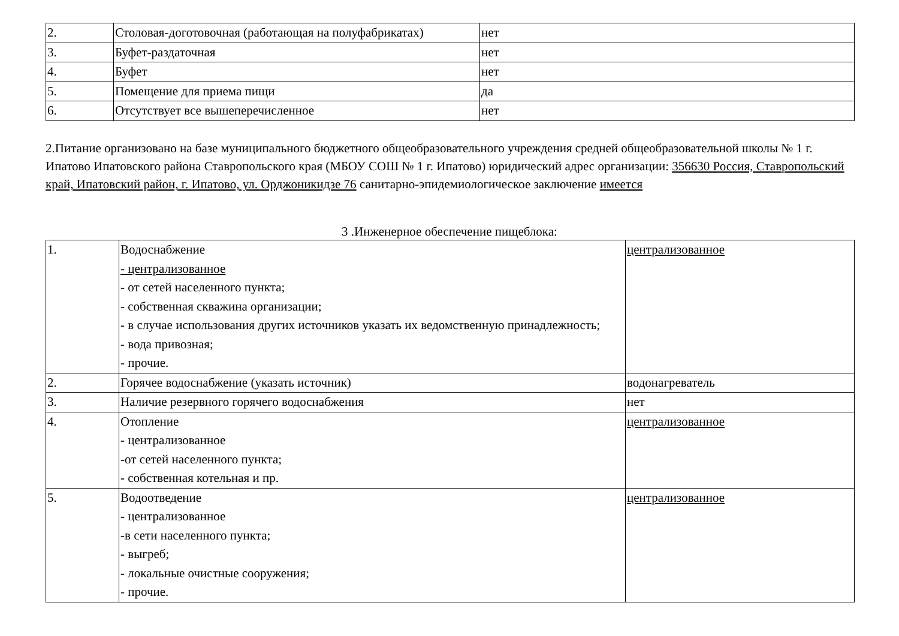| 2. | Столовая-доготовочная (работающая на полуфабрикатах) | нет |
| 3. | Буфет-раздаточная | нет |
| 4. | Буфет | нет |
| 5. | Помещение для приема пищи | да |
| 6. | Отсутствует все вышеперечисленное | нет |
2.Питание организовано на базе муниципального бюджетного общеобразовательного учреждения средней общеобразовательной школы № 1 г. Ипатово Ипатовского района Ставропольского края (МБОУ СОШ № 1 г. Ипатово) юридический адрес организации: 356630 Россия, Ставропольский край, Ипатовский район, г. Ипатово, ул. Орджоникидзе 76 санитарно-эпидемиологическое заключение имеется
3 .Инженерное обеспечение пищеблока:
| 1. | Водоснабжение - централизованное - от сетей населенного пункта; - собственная скважина организации; - в случае использования других источников указать их ведомственную принадлежность; - вода привозная; - прочие. | централизованное |
| 2. | Горячее водоснабжение (указать источник) | водонагреватель |
| 3. | Наличие резервного горячего водоснабжения | нет |
| 4. | Отопление - централизованное -от сетей населенного пункта; - собственная котельная и пр. | централизованное |
| 5. | Водоотведение - централизованное -в сети населенного пункта; - выгреб; - локальные очистные сооружения; - прочие. | централизованное |